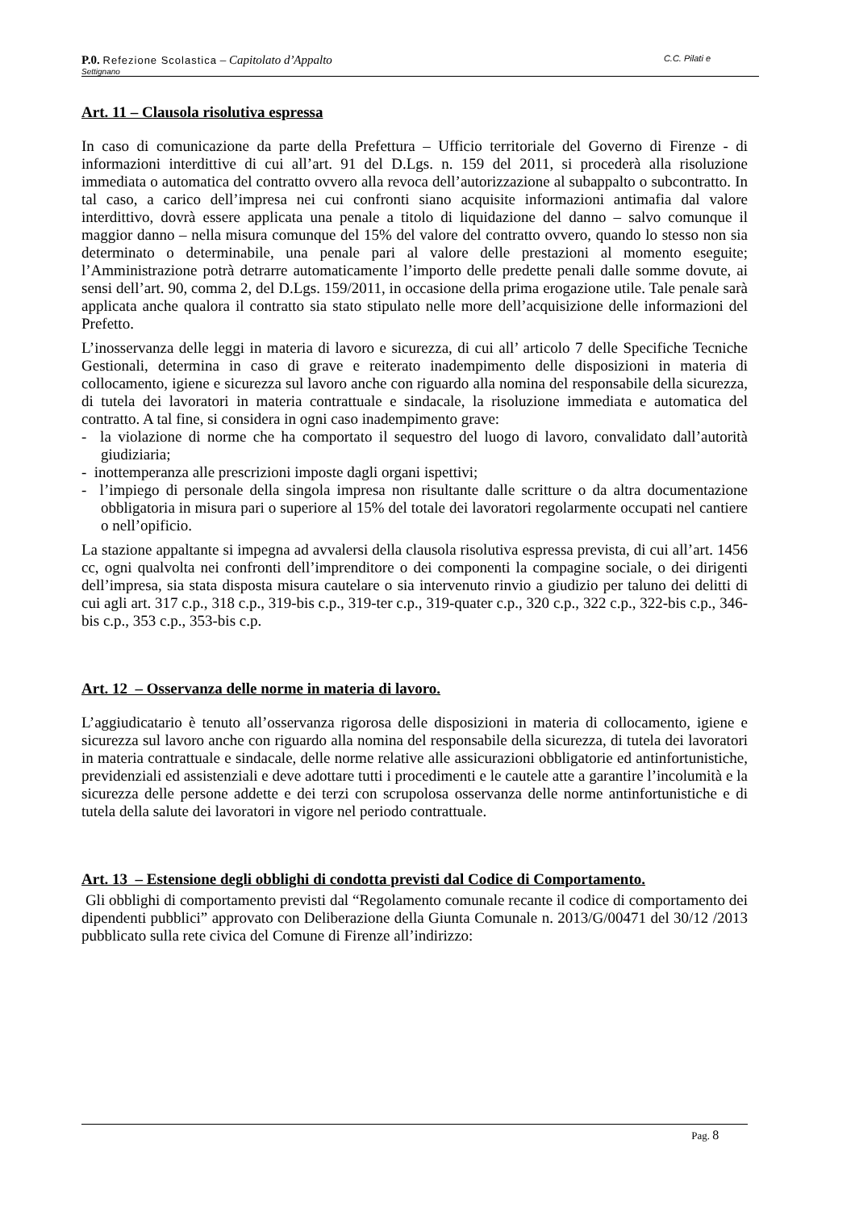P.0. Refezione Scolastica – Capitolato d’Appalto C.C. Pilati e
Settignano
Art. 11 – Clausola risolutiva espressa
In caso di comunicazione da parte della Prefettura – Ufficio territoriale del Governo di Firenze - di informazioni interdittive di cui all’art. 91 del D.Lgs. n. 159 del 2011, si procederà alla risoluzione immediata o automatica del contratto ovvero alla revoca dell’autorizzazione al subappalto o subcontratto. In tal caso, a carico dell’impresa nei cui confronti siano acquisite informazioni antimafia dal valore interdittivo, dovrà essere applicata una penale a titolo di liquidazione del danno – salvo comunque il maggior danno – nella misura comunque del 15% del valore del contratto ovvero, quando lo stesso non sia determinato o determinabile, una penale pari al valore delle prestazioni al momento eseguite; l’Amministrazione potrà detrarre automaticamente l’importo delle predette penali dalle somme dovute, ai sensi dell’art. 90, comma 2, del D.Lgs. 159/2011, in occasione della prima erogazione utile. Tale penale sarà applicata anche qualora il contratto sia stato stipulato nelle more dell’acquisizione delle informazioni del Prefetto.
L’inosservanza delle leggi in materia di lavoro e sicurezza, di cui all’ articolo 7 delle Specifiche Tecniche Gestionali, determina in caso di grave e reiterato inadempimento delle disposizioni in materia di collocamento, igiene e sicurezza sul lavoro anche con riguardo alla nomina del responsabile della sicurezza, di tutela dei lavoratori in materia contrattuale e sindacale, la risoluzione immediata e automatica del contratto. A tal fine, si considera in ogni caso inadempimento grave:
- la violazione di norme che ha comportato il sequestro del luogo di lavoro, convalidato dall’autorità giudiziaria;
- inottemperanza alle prescrizioni imposte dagli organi ispettivi;
- l’impiego di personale della singola impresa non risultante dalle scritture o da altra documentazione obbligatoria in misura pari o superiore al 15% del totale dei lavoratori regolarmente occupati nel cantiere o nell’opificio.
La stazione appaltante si impegna ad avvalersi della clausola risolutiva espressa prevista, di cui all’art. 1456 cc, ogni qualvolta nei confronti dell’imprenditore o dei componenti la compagine sociale, o dei dirigenti dell’impresa, sia stata disposta misura cautelare o sia intervenuto rinvio a giudizio per taluno dei delitti di cui agli art. 317 c.p., 318 c.p., 319-bis c.p., 319-ter c.p., 319-quater c.p., 320 c.p., 322 c.p., 322-bis c.p., 346-bis c.p., 353 c.p., 353-bis c.p.
Art. 12 – Osservanza delle norme in materia di lavoro.
L’aggiudicatario è tenuto all’osservanza rigorosa delle disposizioni in materia di collocamento, igiene e sicurezza sul lavoro anche con riguardo alla nomina del responsabile della sicurezza, di tutela dei lavoratori in materia contrattuale e sindacale, delle norme relative alle assicurazioni obbligatorie ed antinfortunistiche, previdenziali ed assistenziali e deve adottare tutti i procedimenti e le cautele atte a garantire l’incolumità e la sicurezza delle persone addette e dei terzi con scrupolosa osservanza delle norme antinfortunistiche e di tutela della salute dei lavoratori in vigore nel periodo contrattuale.
Art. 13 – Estensione degli obblighi di condotta previsti dal Codice di Comportamento.
Gli obblighi di comportamento previsti dal “Regolamento comunale recante il codice di comportamento dei dipendenti pubblici” approvato con Deliberazione della Giunta Comunale n. 2013/G/00471 del 30/12 /2013 pubblicato sulla rete civica del Comune di Firenze all’indirizzo:
Pag. 8